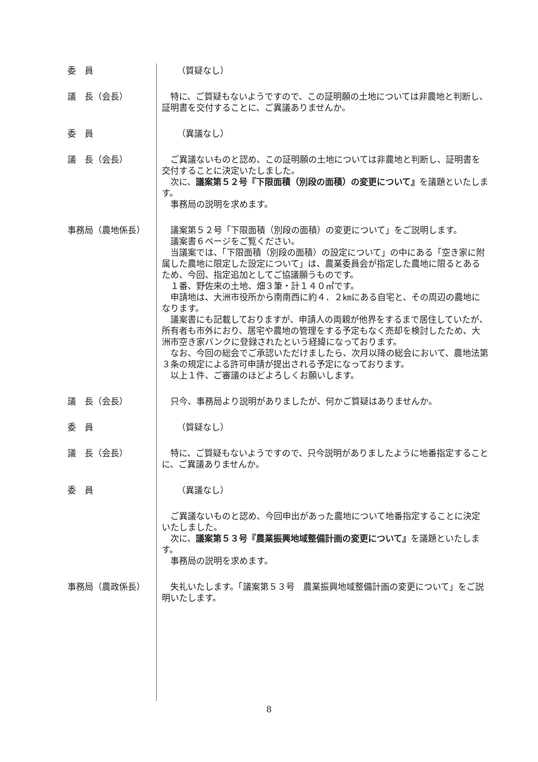委　員 （質疑なし）
議　長（会長） 特に、ご質疑もないようですので、この証明願の土地については非農地と判断し、証明書を交付することに、ご異議ありませんか。
委　員 （異議なし）
議　長（会長） ご異議ないものと認め、この証明願の土地については非農地と判断し、証明書を交付することに決定いたしました。
次に、議案第５２号『下限面積（別段の面積）の変更について』を議題といたします。
事務局の説明を求めます。
事務局（農地係長） 議案第５２号「下限面積（別段の面積）の変更について」をご説明します。
議案書６ページをご覧ください。
当議案では、「下限面積（別段の面積）の設定について」の中にある「空き家に附属した農地に限定した設定について」は、農業委員会が指定した農地に限るとあるため、今回、指定追加としてご協議願うものです。
１番、野佐来の土地、畑３筆・計１４０㎡です。
申請地は、大洲市役所から南南西に約４．２㎞にある自宅と、その周辺の農地になります。
議案書にも記載しておりますが、申請人の両親が他界をするまで居住していたが、所有者も市外におり、居宅や農地の管理をする予定もなく売却を検討したため、大洲市空き家バンクに登録されたという経緯になっております。
なお、今回の総会でご承認いただけましたら、次月以降の総会において、農地法第３条の規定による許可申請が提出される予定になっております。
以上１件、ご審議のほどよろしくお願いします。
議　長（会長） 只今、事務局より説明がありましたが、何かご質疑はありませんか。
委　員 （質疑なし）
議　長（会長） 特に、ご質疑もないようですので、只今説明がありましたように地番指定することに、ご異議ありませんか。
委　員 （異議なし）
ご異議ないものと認め、今回申出があった農地について地番指定することに決定いたしました。
次に、議案第５３号『農業振興地域整備計画の変更について』を議題といたします。
事務局の説明を求めます。
事務局（農政係長） 失礼いたします。「議案第５３号　農業振興地域整備計画の変更について」をご説明いたします。
8